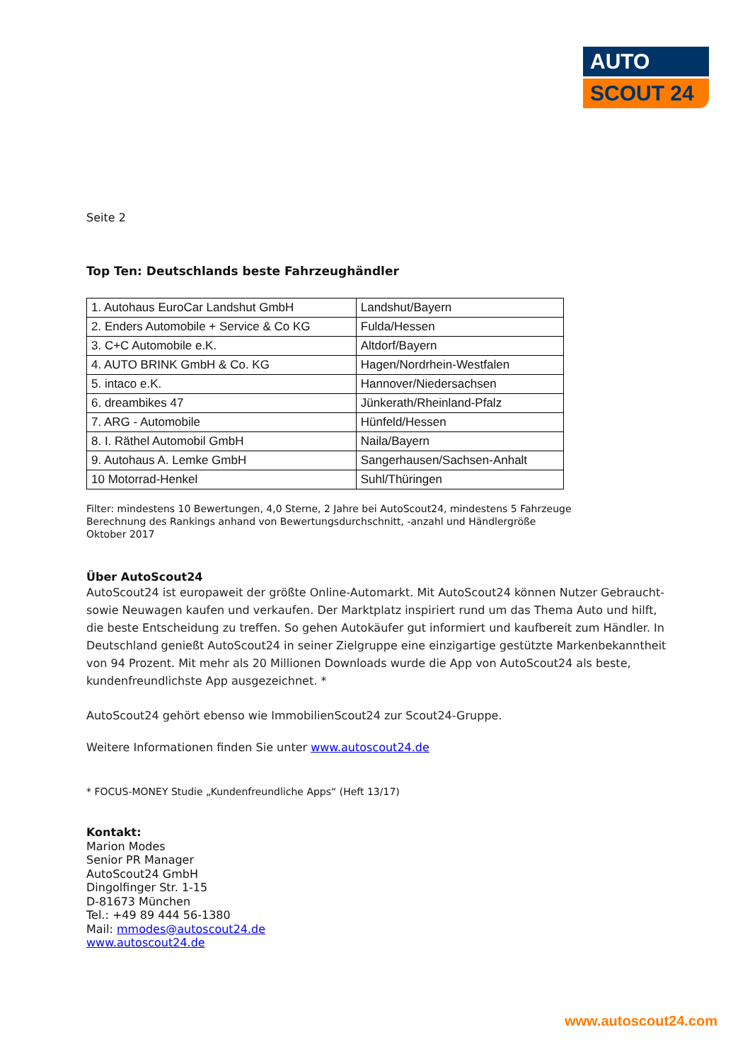AUTO
SCOUT 24
Seite 2
Top Ten: Deutschlands beste Fahrzeughändler
| 1. Autohaus EuroCar Landshut GmbH | Landshut/Bayern |
| 2. Enders Automobile + Service & Co KG | Fulda/Hessen |
| 3. C+C Automobile e.K. | Altdorf/Bayern |
| 4. AUTO BRINK GmbH & Co. KG | Hagen/Nordrhein-Westfalen |
| 5. intaco e.K. | Hannover/Niedersachsen |
| 6. dreambikes 47 | Jünkerath/Rheinland-Pfalz |
| 7. ARG - Automobile | Hünfeld/Hessen |
| 8. I. Räthel Automobil GmbH | Naila/Bayern |
| 9. Autohaus A. Lemke GmbH | Sangerhausen/Sachsen-Anhalt |
| 10 Motorrad-Henkel | Suhl/Thüringen |
Filter: mindestens 10 Bewertungen, 4,0 Sterne, 2 Jahre bei AutoScout24, mindestens 5 Fahrzeuge
Berechnung des Rankings anhand von Bewertungsdurchschnitt, -anzahl und Händlergröße
Oktober 2017
Über AutoScout24
AutoScout24 ist europaweit der größte Online-Automarkt. Mit AutoScout24 können Nutzer Gebraucht- sowie Neuwagen kaufen und verkaufen. Der Marktplatz inspiriert rund um das Thema Auto und hilft, die beste Entscheidung zu treffen. So gehen Autokäufer gut informiert und kaufbereit zum Händler. In Deutschland genießt AutoScout24 in seiner Zielgruppe eine einzigartige gestützte Markenbekanntheit von 94 Prozent. Mit mehr als 20 Millionen Downloads wurde die App von AutoScout24 als beste, kundenfreundlichste App ausgezeichnet. *
AutoScout24 gehört ebenso wie ImmobilienScout24 zur Scout24-Gruppe.
Weitere Informationen finden Sie unter www.autoscout24.de
* FOCUS-MONEY Studie „Kundenfreundliche Apps“ (Heft 13/17)
Kontakt:
Marion Modes
Senior PR Manager
AutoScout24 GmbH
Dingolfinger Str. 1-15
D-81673 München
Tel.: +49 89 444 56-1380
Mail: mmodes@autoscout24.de
www.autoscout24.de
www.autoscout24.com